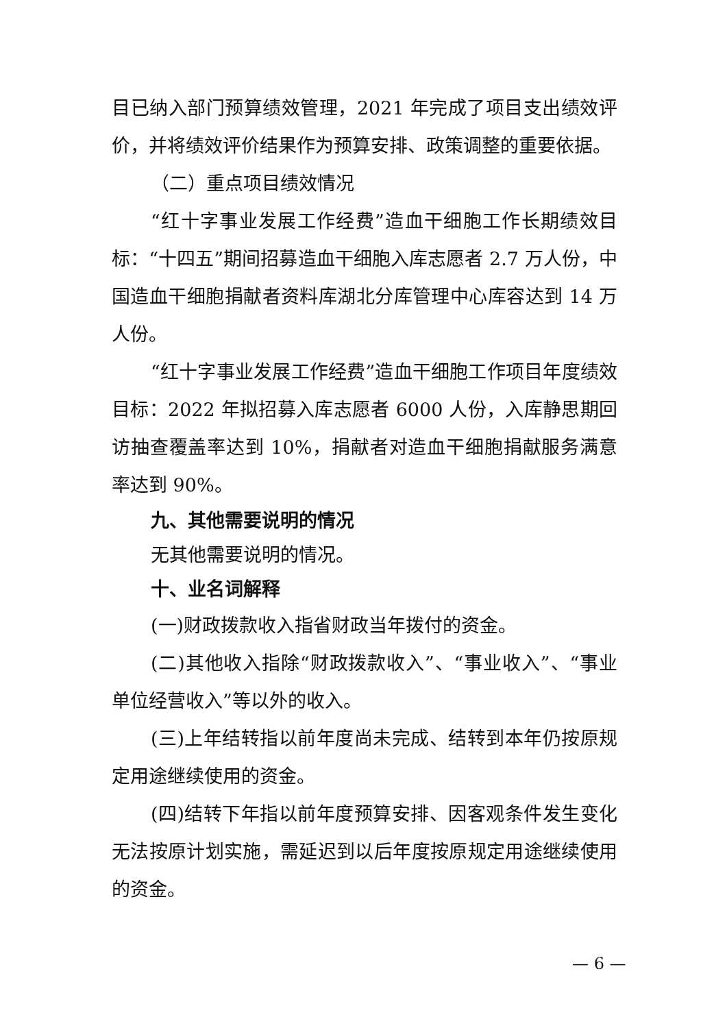目已纳入部门预算绩效管理，2021 年完成了项目支出绩效评价，并将绩效评价结果作为预算安排、政策调整的重要依据。
（二）重点项目绩效情况
“红十字事业发展工作经费”造血干细胞工作长期绩效目标：“十四五”期间招募造血干细胞入库志愿者 2.7 万人份，中国造血干细胞捐献者资料库湖北分库管理中心库容达到 14 万人份。
“红十字事业发展工作经费”造血干细胞工作项目年度绩效目标：2022 年拟招募入库志愿者 6000 人份，入库静思期回访抽查覆盖率达到 10%，捐献者对造血干细胞捐献服务满意率达到 90%。
九、其他需要说明的情况
无其他需要说明的情况。
十、业名词解释
(一)财政拨款收入指省财政当年拨付的资金。
(二)其他收入指除“财政拨款收入”、“事业收入”、“事业单位经营收入”等以外的收入。
(三)上年结转指以前年度尚未完成、结转到本年仍按原规定用途继续使用的资金。
(四)结转下年指以前年度预算安排、因客观条件发生变化无法按原计划实施，需延迟到以后年度按原规定用途继续使用的资金。
— 6 —